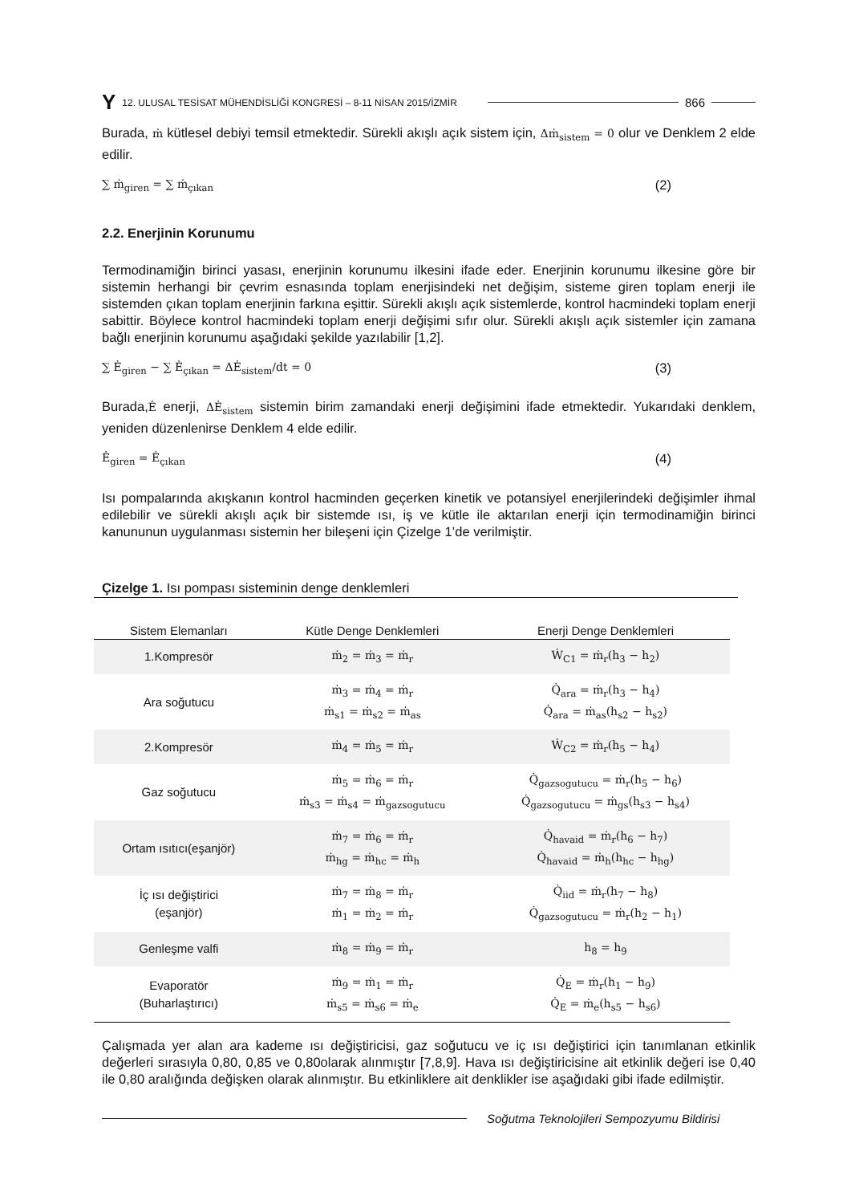Y 12. ULUSAL TESİSAT MÜHENDİSLİĞİ KONGRESİ – 8-11 NİSAN 2015/İZMİR 866
Burada, ṁ kütlesel debiyi temsil etmektedir. Sürekli akışlı açık sistem için, Δṁ<sub>sistem</sub> = 0 olur ve Denklem 2 elde edilir.
∑ ṁ<sub>giren</sub> = ∑ ṁ<sub>çıkan</sub> (2)
2.2. Enerjinin Korunumu
Termodinamiğin birinci yasası, enerjinin korunumu ilkesini ifade eder. Enerjinin korunumu ilkesine göre bir sistemin herhangi bir çevrim esnasında toplam enerjisindeki net değişim, sisteme giren toplam enerji ile sistemden çıkan toplam enerjinin farkına eşittir. Sürekli akışlı açık sistemlerde, kontrol hacmindeki toplam enerji sabittir. Böylece kontrol hacmindeki toplam enerji değişimi sıfır olur. Sürekli akışlı açık sistemler için zamana bağlı enerjinin korunumu aşağıdaki şekilde yazılabilir [1,2].
∑ Ė<sub>giren</sub> − ∑ Ė<sub>çıkan</sub> = ΔĖ<sub>sistem</sub>/dt = 0 (3)
Burada,Ė enerji, ΔĖ<sub>sistem</sub> sistemin birim zamandaki enerji değişimini ifade etmektedir. Yukarıdaki denklem, yeniden düzenlenirse Denklem 4 elde edilir.
Ė<sub>giren</sub> = Ė<sub>çıkan</sub> (4)
Isı pompalarında akışkanın kontrol hacminden geçerken kinetik ve potansiyel enerjilerindeki değişimler ihmal edilebilir ve sürekli akışlı açık bir sistemde ısı, iş ve kütle ile aktarılan enerji için termodinamiğin birinci kanununun uygulanması sistemin her bileşeni için Çizelge 1’de verilmiştir.
Çizelge 1. Isı pompası sisteminin denge denklemleri
| Sistem Elemanları | Kütle Denge Denklemleri | Enerji Denge Denklemleri |
| --- | --- | --- |
| 1.Kompresör | ṁ<sub>2</sub> = ṁ<sub>3</sub> = ṁ<sub>r</sub> | Ẇ<sub>C1</sub> = ṁ<sub>r</sub>(h<sub>3</sub> − h<sub>2</sub>) |
| Ara soğutucu | ṁ<sub>3</sub> = ṁ<sub>4</sub> = ṁ<sub>r</sub> ṁ<sub>s1</sub> = ṁ<sub>s2</sub> = ṁ<sub>as</sub> | Q̇<sub>ara</sub> = ṁ<sub>r</sub>(h<sub>3</sub> − h<sub>4</sub>) Q̇<sub>ara</sub> = ṁ<sub>as</sub>(h<sub>s2</sub> − h<sub>s2</sub>) |
| 2.Kompresör | ṁ<sub>4</sub> = ṁ<sub>5</sub> = ṁ<sub>r</sub> | Ẇ<sub>C2</sub> = ṁ<sub>r</sub>(h<sub>5</sub> − h<sub>4</sub>) |
| Gaz soğutucu | ṁ<sub>5</sub> = ṁ<sub>6</sub> = ṁ<sub>r</sub> ṁ<sub>s3</sub> = ṁ<sub>s4</sub> = ṁ<sub>gazsogutucu</sub> | Q̇<sub>gazsogutucu</sub> = ṁ<sub>r</sub>(h<sub>5</sub> − h<sub>6</sub>) Q̇<sub>gazsogutucu</sub> = ṁ<sub>gs</sub>(h<sub>s3</sub> − h<sub>s4</sub>) |
| Ortam ısıtıcı(eşanjör) | ṁ<sub>7</sub> = ṁ<sub>6</sub> = ṁ<sub>r</sub> ṁ<sub>hg</sub> = ṁ<sub>hc</sub> = ṁ<sub>h</sub> | Q̇<sub>havaid</sub> = ṁ<sub>r</sub>(h<sub>6</sub> − h<sub>7</sub>) Q̇<sub>havaid</sub> = ṁ<sub>h</sub>(h<sub>hc</sub> − h<sub>hg</sub>) |
| İç ısı değiştirici (eşanjör) | ṁ<sub>7</sub> = ṁ<sub>8</sub> = ṁ<sub>r</sub> ṁ<sub>1</sub> = ṁ<sub>2</sub> = ṁ<sub>r</sub> | Q̇<sub>iid</sub> = ṁ<sub>r</sub>(h<sub>7</sub> − h<sub>8</sub>) Q̇<sub>gazsogutucu</sub> = ṁ<sub>r</sub>(h<sub>2</sub> − h<sub>1</sub>) |
| Genleşme valfi | ṁ<sub>8</sub> = ṁ<sub>9</sub> = ṁ<sub>r</sub> | h<sub>8</sub> = h<sub>9</sub> |
| Evaporatör (Buharlaştırıcı) | ṁ<sub>9</sub> = ṁ<sub>1</sub> = ṁ<sub>r</sub> ṁ<sub>s5</sub> = ṁ<sub>s6</sub> = ṁ<sub>e</sub> | Q̇<sub>E</sub> = ṁ<sub>r</sub>(h<sub>1</sub> − h<sub>9</sub>) Q̇<sub>E</sub> = ṁ<sub>e</sub>(h<sub>s5</sub> − h<sub>s6</sub>) |
Çalışmada yer alan ara kademe ısı değiştiricisi, gaz soğutucu ve iç ısı değiştirici için tanımlanan etkinlik değerleri sırasıyla 0,80, 0,85 ve 0,80olarak alınmıştır [7,8,9]. Hava ısı değiştiricisine ait etkinlik değeri ise 0,40 ile 0,80 aralığında değişken olarak alınmıştır. Bu etkinliklere ait denklikler ise aşağıdaki gibi ifade edilmiştir.
Soğutma Teknolojileri Sempozyumu Bildirisi